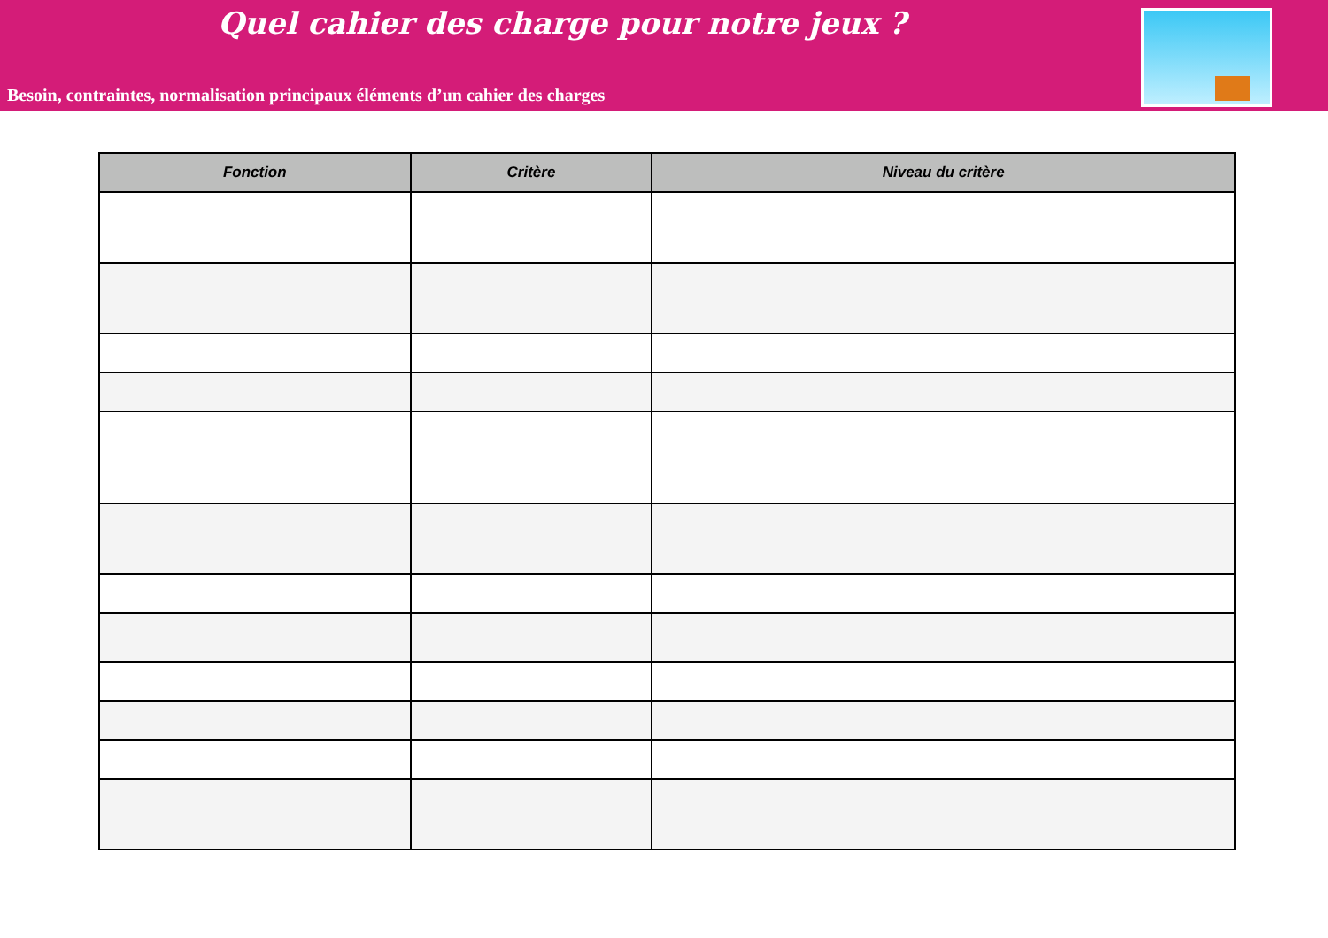Quel cahier des charge pour notre jeux ?
Besoin, contraintes, normalisation principaux éléments d’un cahier des charges
| Fonction | Critère | Niveau du critère |
| --- | --- | --- |